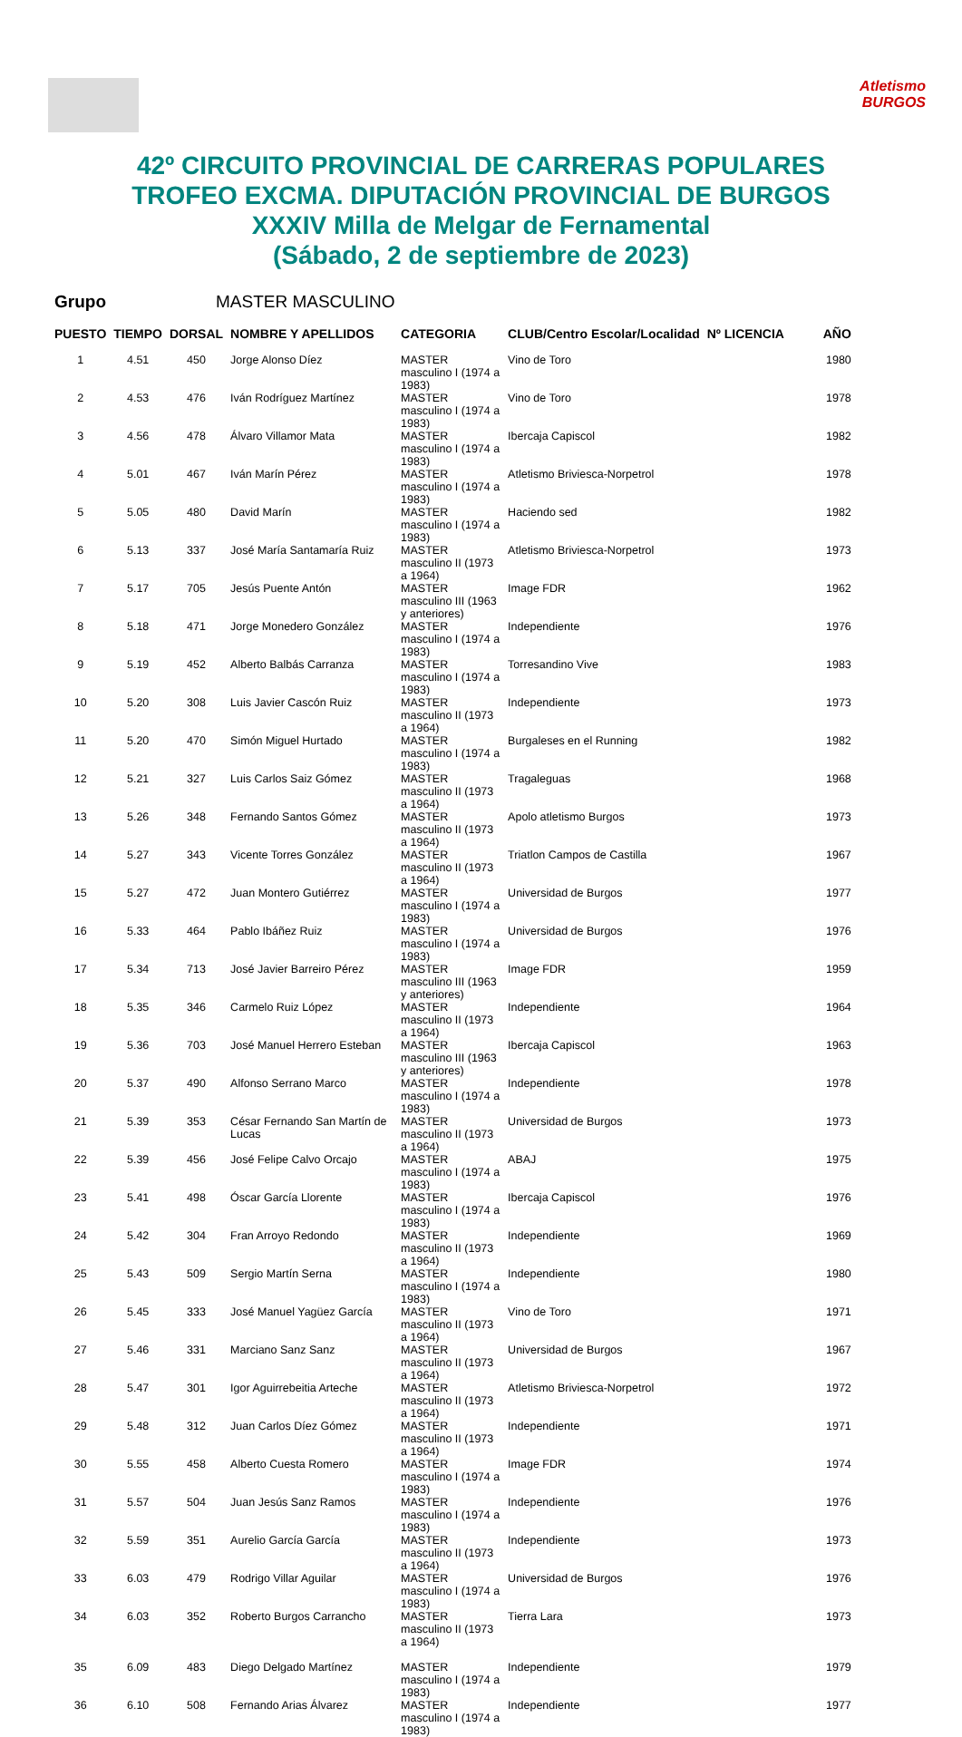Atletismo
BURGOS
42º CIRCUITO PROVINCIAL DE CARRERAS POPULARES
TROFEO EXCMA. DIPUTACIÓN PROVINCIAL DE BURGOS
XXXIV Milla de Melgar de Fernamental
(Sábado, 2 de septiembre de 2023)
Grupo MASTER MASCULINO
| PUESTO | TIEMPO | DORSAL | NOMBRE Y APELLIDOS | CATEGORIA | CLUB/Centro Escolar/Localidad | Nº LICENCIA | AÑO |
| --- | --- | --- | --- | --- | --- | --- | --- |
| 1 | 4.51 | 450 | Jorge Alonso Díez | MASTER masculino I (1974 a 1983) | Vino de Toro | | 1980 |
| 2 | 4.53 | 476 | Iván Rodríguez Martínez | MASTER masculino I (1974 a 1983) | Vino de Toro | | 1978 |
| 3 | 4.56 | 478 | Álvaro Villamor Mata | MASTER masculino I (1974 a 1983) | Ibercaja Capiscol | | 1982 |
| 4 | 5.01 | 467 | Iván Marín Pérez | MASTER masculino I (1974 a 1983) | Atletismo Briviesca-Norpetrol | | 1978 |
| 5 | 5.05 | 480 | David Marín | MASTER masculino I (1974 a 1983) | Haciendo sed | | 1982 |
| 6 | 5.13 | 337 | José María Santamaría Ruiz | MASTER masculino II (1973 a 1964) | Atletismo Briviesca-Norpetrol | | 1973 |
| 7 | 5.17 | 705 | Jesús Puente Antón | MASTER masculino III (1963 y anteriores) | Image FDR | | 1962 |
| 8 | 5.18 | 471 | Jorge Monedero González | MASTER masculino I (1974 a 1983) | Independiente | | 1976 |
| 9 | 5.19 | 452 | Alberto Balbás Carranza | MASTER masculino I (1974 a 1983) | Torresandino Vive | | 1983 |
| 10 | 5.20 | 308 | Luis Javier Cascón Ruiz | MASTER masculino II (1973 a 1964) | Independiente | | 1973 |
| 11 | 5.20 | 470 | Simón Miguel Hurtado | MASTER masculino I (1974 a 1983) | Burgaleses en el Running | | 1982 |
| 12 | 5.21 | 327 | Luis Carlos Saiz Gómez | MASTER masculino II (1973 a 1964) | Tragaleguas | | 1968 |
| 13 | 5.26 | 348 | Fernando Santos Gómez | MASTER masculino II (1973 a 1964) | Apolo atletismo Burgos | | 1973 |
| 14 | 5.27 | 343 | Vicente Torres González | MASTER masculino II (1973 a 1964) | Triatlon Campos de Castilla | | 1967 |
| 15 | 5.27 | 472 | Juan Montero Gutiérrez | MASTER masculino I (1974 a 1983) | Universidad de Burgos | | 1977 |
| 16 | 5.33 | 464 | Pablo Ibáñez Ruiz | MASTER masculino I (1974 a 1983) | Universidad de Burgos | | 1976 |
| 17 | 5.34 | 713 | José Javier Barreiro Pérez | MASTER masculino III (1963 y anteriores) | Image FDR | | 1959 |
| 18 | 5.35 | 346 | Carmelo Ruiz López | MASTER masculino II (1973 a 1964) | Independiente | | 1964 |
| 19 | 5.36 | 703 | José Manuel Herrero Esteban | MASTER masculino III (1963 y anteriores) | Ibercaja Capiscol | | 1963 |
| 20 | 5.37 | 490 | Alfonso Serrano Marco | MASTER masculino I (1974 a 1983) | Independiente | | 1978 |
| 21 | 5.39 | 353 | César Fernando San Martín de Lucas | MASTER masculino II (1973 a 1964) | Universidad de Burgos | | 1973 |
| 22 | 5.39 | 456 | José Felipe Calvo Orcajo | MASTER masculino I (1974 a 1983) | ABAJ | | 1975 |
| 23 | 5.41 | 498 | Óscar García Llorente | MASTER masculino I (1974 a 1983) | Ibercaja Capiscol | | 1976 |
| 24 | 5.42 | 304 | Fran Arroyo Redondo | MASTER masculino II (1973 a 1964) | Independiente | | 1969 |
| 25 | 5.43 | 509 | Sergio Martín Serna | MASTER masculino I (1974 a 1983) | Independiente | | 1980 |
| 26 | 5.45 | 333 | José Manuel Yagüez García | MASTER masculino II (1973 a 1964) | Vino de Toro | | 1971 |
| 27 | 5.46 | 331 | Marciano Sanz Sanz | MASTER masculino II (1973 a 1964) | Universidad de Burgos | | 1967 |
| 28 | 5.47 | 301 | Igor Aguirrebeitia Arteche | MASTER masculino II (1973 a 1964) | Atletismo Briviesca-Norpetrol | | 1972 |
| 29 | 5.48 | 312 | Juan Carlos Díez Gómez | MASTER masculino II (1973 a 1964) | Independiente | | 1971 |
| 30 | 5.55 | 458 | Alberto Cuesta Romero | MASTER masculino I (1974 a 1983) | Image FDR | | 1974 |
| 31 | 5.57 | 504 | Juan Jesús Sanz Ramos | MASTER masculino I (1974 a 1983) | Independiente | | 1976 |
| 32 | 5.59 | 351 | Aurelio García García | MASTER masculino II (1973 a 1964) | Independiente | | 1973 |
| 33 | 6.03 | 479 | Rodrigo Villar Aguilar | MASTER masculino I (1974 a 1983) | Universidad de Burgos | | 1976 |
| 34 | 6.03 | 352 | Roberto Burgos Carrancho | MASTER masculino II (1973 a 1964) | Tierra Lara | | 1973 |
| 35 | 6.09 | 483 | Diego Delgado Martínez | MASTER masculino I (1974 a 1983) | Independiente | | 1979 |
| 36 | 6.10 | 508 | Fernando Arias Álvarez | MASTER masculino I (1974 a 1983) | Independiente | | 1977 |